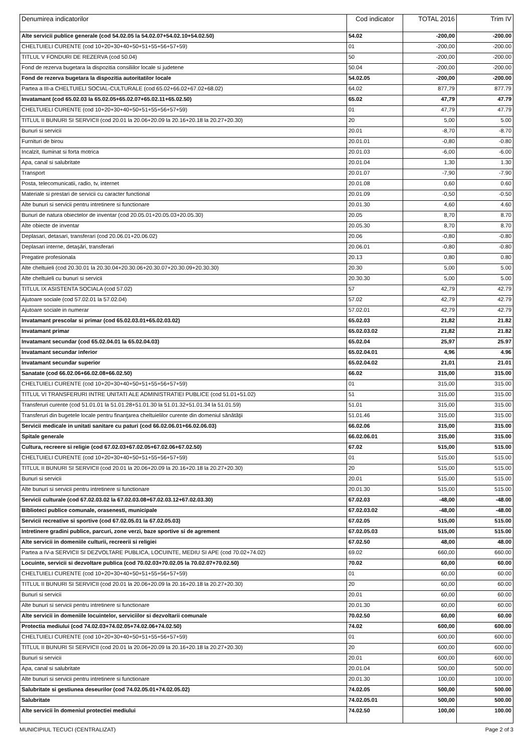| Denumirea indicatorilor | Cod indicator | TOTAL 2016 | Trim IV |
| --- | --- | --- | --- |
| Alte servicii publice generale (cod 54.02.05 la 54.02.07+54.02.10+54.02.50) | 54.02 | -200,00 | -200.00 |
| CHELTUIELI CURENTE (cod 10+20+30+40+50+51+55+56+57+59) | 01 | -200,00 | -200.00 |
| TITLUL V FONDURI DE REZERVA (cod 50.04) | 50 | -200,00 | -200.00 |
| Fond de rezerva bugetara la dispozitia consiliilor locale si judetene | 50.04 | -200,00 | -200.00 |
| Fond de rezerva bugetara la dispozitia autoritatilor locale | 54.02.05 | -200,00 | -200.00 |
| Partea a III-a CHELTUIELI SOCIAL-CULTURALE (cod 65.02+66.02+67.02+68.02) | 64.02 | 877,79 | 877.79 |
| Invatamant (cod 65.02.03 la 65.02.05+65.02.07+65.02.11+65.02.50) | 65.02 | 47,79 | 47.79 |
| CHELTUIELI CURENTE (cod 10+20+30+40+50+51+55+56+57+59) | 01 | 47,79 | 47.79 |
| TITLUL II BUNURI SI SERVICII (cod 20.01 la 20.06+20.09 la 20.16+20.18 la 20.27+20.30) | 20 | 5,00 | 5.00 |
| Bunuri si servicii | 20.01 | -8,70 | -8.70 |
| Furnituri de birou | 20.01.01 | -0,80 | -0.80 |
| Incalzit, Iluminat si forta motrica | 20.01.03 | -6,00 | -6.00 |
| Apa, canal si salubritate | 20.01.04 | 1,30 | 1.30 |
| Transport | 20.01.07 | -7,90 | -7.90 |
| Posta, telecomunicatii, radio, tv, internet | 20.01.08 | 0,60 | 0.60 |
| Materiale si prestari de servicii cu caracter functional | 20.01.09 | -0,50 | -0.50 |
| Alte bunuri si servicii pentru intretinere si functionare | 20.01.30 | 4,60 | 4.60 |
| Bunuri de natura obiectelor de inventar (cod 20.05.01+20.05.03+20.05.30) | 20.05 | 8,70 | 8.70 |
| Alte obiecte de inventar | 20.05.30 | 8,70 | 8.70 |
| Deplasari, detasari, transferari (cod 20.06.01+20.06.02) | 20.06 | -0,80 | -0.80 |
| Deplasari interne, detaşări, transferari | 20.06.01 | -0,80 | -0.80 |
| Pregatire profesionala | 20.13 | 0,80 | 0.80 |
| Alte cheltuieli (cod 20.30.01 la 20.30.04+20.30.06+20.30.07+20.30.09+20.30.30) | 20.30 | 5,00 | 5.00 |
| Alte cheltuieli cu bunuri si servicii | 20.30.30 | 5,00 | 5.00 |
| TITLUL IX ASISTENTA SOCIALA (cod 57.02) | 57 | 42,79 | 42.79 |
| Ajutoare sociale (cod 57.02.01 la 57.02.04) | 57.02 | 42,79 | 42.79 |
| Ajutoare sociale in numerar | 57.02.01 | 42,79 | 42.79 |
| Invatamant prescolar si primar (cod 65.02.03.01+65.02.03.02) | 65.02.03 | 21,82 | 21.82 |
| Invatamant primar | 65.02.03.02 | 21,82 | 21.82 |
| Invatamant secundar (cod 65.02.04.01 la 65.02.04.03) | 65.02.04 | 25,97 | 25.97 |
| Invatamant secundar inferior | 65.02.04.01 | 4,96 | 4.96 |
| Invatamant secundar superior | 65.02.04.02 | 21,01 | 21.01 |
| Sanatate (cod 66.02.06+66.02.08+66.02.50) | 66.02 | 315,00 | 315.00 |
| CHELTUIELI CURENTE (cod 10+20+30+40+50+51+55+56+57+59) | 01 | 315,00 | 315.00 |
| TITLUL VI TRANSFERURI INTRE UNITATI ALE ADMINISTRATIEI PUBLICE (cod 51.01+51.02) | 51 | 315,00 | 315.00 |
| Transferuri curente (cod 51.01.01 la 51.01.28+51.01.30 la 51.01.32+51.01.34 la 51.01.59) | 51.01 | 315,00 | 315.00 |
| Transferuri din bugetele locale pentru finanţarea cheltuielilor curente din domeniul sănătăţii | 51.01.46 | 315,00 | 315.00 |
| Servicii medicale in unitati sanitare cu paturi (cod 66.02.06.01+66.02.06.03) | 66.02.06 | 315,00 | 315.00 |
| Spitale generale | 66.02.06.01 | 315,00 | 315.00 |
| Cultura, recreere si religie (cod 67.02.03+67.02.05+67.02.06+67.02.50) | 67.02 | 515,00 | 515.00 |
| CHELTUIELI CURENTE (cod 10+20+30+40+50+51+55+56+57+59) | 01 | 515,00 | 515.00 |
| TITLUL II BUNURI SI SERVICII (cod 20.01 la 20.06+20.09 la 20.16+20.18 la 20.27+20.30) | 20 | 515,00 | 515.00 |
| Bunuri si servicii | 20.01 | 515,00 | 515.00 |
| Alte bunuri si servicii pentru intretinere si functionare | 20.01.30 | 515,00 | 515.00 |
| Servicii culturale (cod 67.02.03.02 la 67.02.03.08+67.02.03.12+67.02.03.30) | 67.02.03 | -48,00 | -48.00 |
| Biblioteci publice comunale, orasenesti, municipale | 67.02.03.02 | -48,00 | -48.00 |
| Servicii recreative si sportive (cod 67.02.05.01 la 67.02.05.03) | 67.02.05 | 515,00 | 515.00 |
| Intretinere gradini publice, parcuri, zone verzi, baze sportive si de agrement | 67.02.05.03 | 515,00 | 515.00 |
| Alte servicii in domeniile culturii, recreerii si religiei | 67.02.50 | 48,00 | 48.00 |
| Partea a IV-a SERVICII SI DEZVOLTARE PUBLICA, LOCUINTE, MEDIU SI APE (cod 70.02+74.02) | 69.02 | 660,00 | 660.00 |
| Locuinte, servicii si dezvoltare publica (cod 70.02.03+70.02.05 la 70.02.07+70.02.50) | 70.02 | 60,00 | 60.00 |
| CHELTUIELI CURENTE (cod 10+20+30+40+50+51+55+56+57+59) | 01 | 60,00 | 60.00 |
| TITLUL II BUNURI SI SERVICII (cod 20.01 la 20.06+20.09 la 20.16+20.18 la 20.27+20.30) | 20 | 60,00 | 60.00 |
| Bunuri si servicii | 20.01 | 60,00 | 60.00 |
| Alte bunuri si servicii pentru intretinere si functionare | 20.01.30 | 60,00 | 60.00 |
| Alte servicii in domeniile locuintelor, serviciilor si dezvoltarii comunale | 70.02.50 | 60,00 | 60.00 |
| Protectia mediului (cod 74.02.03+74.02.05+74.02.06+74.02.50) | 74.02 | 600,00 | 600.00 |
| CHELTUIELI CURENTE (cod 10+20+30+40+50+51+55+56+57+59) | 01 | 600,00 | 600.00 |
| TITLUL II BUNURI SI SERVICII (cod 20.01 la 20.06+20.09 la 20.16+20.18 la 20.27+20.30) | 20 | 600,00 | 600.00 |
| Bunuri si servicii | 20.01 | 600,00 | 600.00 |
| Apa, canal si salubritate | 20.01.04 | 500,00 | 500.00 |
| Alte bunuri si servicii pentru intretinere si functionare | 20.01.30 | 100,00 | 100.00 |
| Salubritate si gestiunea deseurilor (cod 74.02.05.01+74.02.05.02) | 74.02.05 | 500,00 | 500.00 |
| Salubritate | 74.02.05.01 | 500,00 | 500.00 |
| Alte servicii în domeniul protectiei mediului | 74.02.50 | 100,00 | 100.00 |
MUNICIPIUL TECUCI (CENTRALIZAT) Page 2 of 3